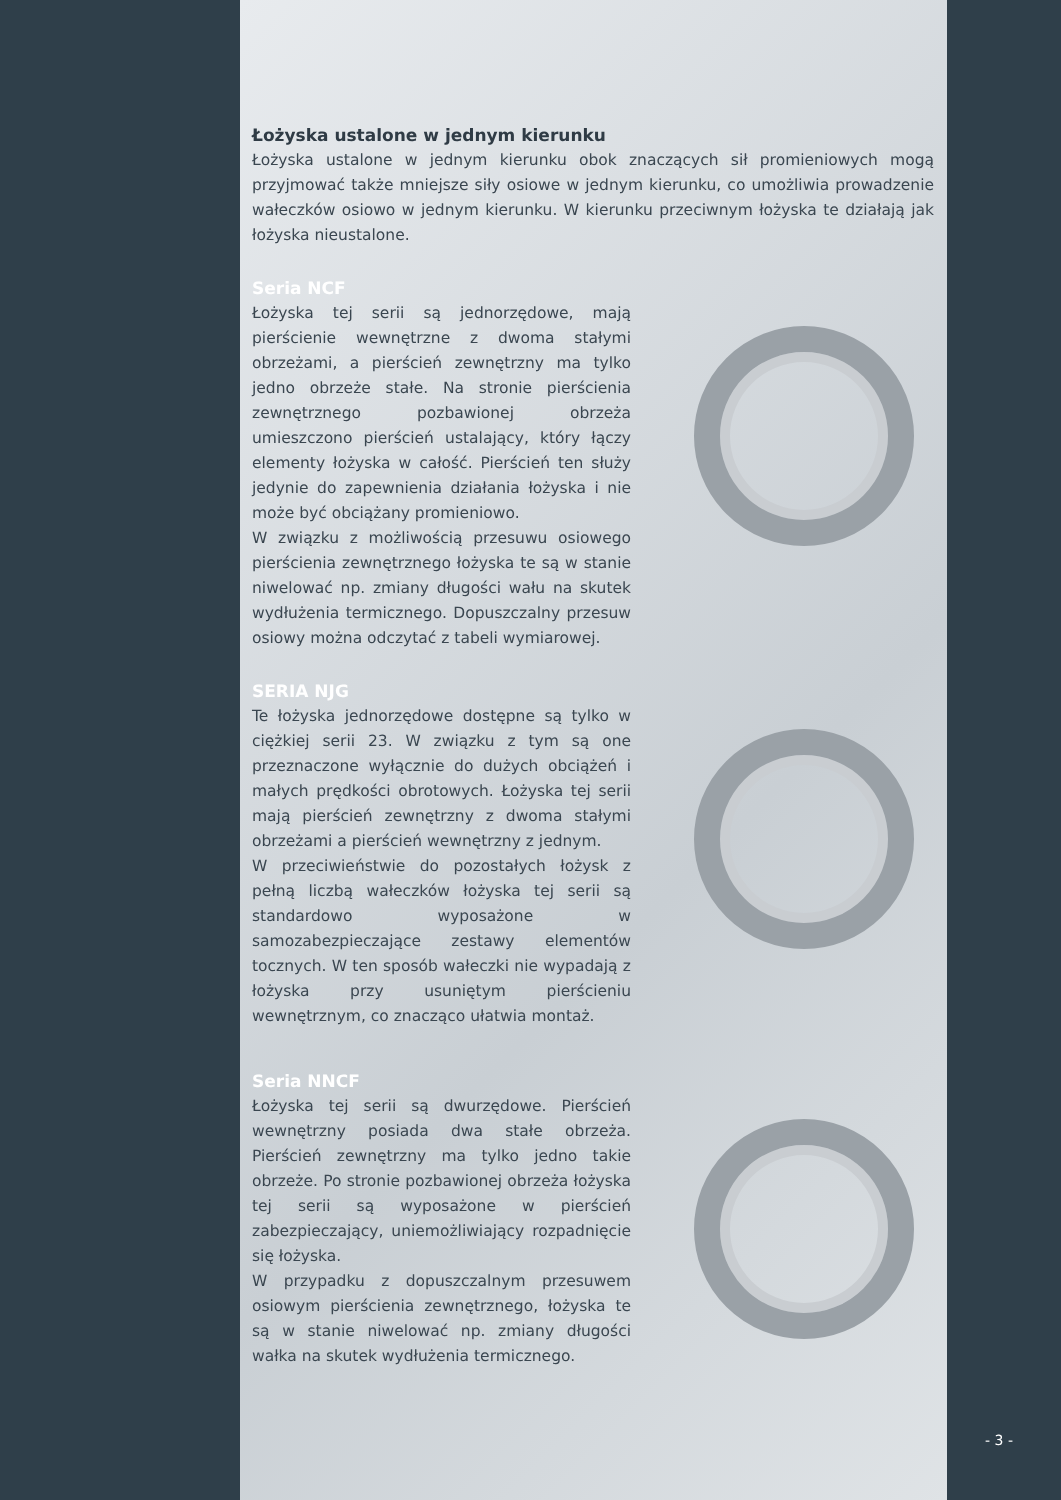Łożyska ustalone w jednym kierunku
Łożyska ustalone w jednym kierunku obok znaczących sił promieniowych mogą przyjmować także mniejsze siły osiowe w jednym kierunku, co umożliwia prowadzenie wałeczków osiowo w jednym kierunku. W kierunku przeciwnym łożyska te działają jak łożyska nieustalone.
Seria NCF
Łożyska tej serii są jednorzędowe, mają pierścienie wewnętrzne z dwoma stałymi obrzeżami, a pierścień zewnętrzny ma tylko jedno obrzeże stałe. Na stronie pierścienia zewnętrznego pozbawionej obrzeża umieszczono pierścień ustalający, który łączy elementy łożyska w całość. Pierścień ten służy jedynie do zapewnienia działania łożyska i nie może być obciążany promieniowo.
W związku z możliwością przesuwu osiowego pierścienia zewnętrznego łożyska te są w stanie niwelować np. zmiany długości wału na skutek wydłużenia termicznego. Dopuszczalny przesuw osiowy można odczytać z tabeli wymiarowej.
SERIA NJG
Te łożyska jednorzędowe dostępne są tylko w ciężkiej serii 23. W związku z tym są one przeznaczone wyłącznie do dużych obciążeń i małych prędkości obrotowych. Łożyska tej serii mają pierścień zewnętrzny z dwoma stałymi obrzeżami a pierścień wewnętrzny z jednym.
W przeciwieństwie do pozostałych łożysk z pełną liczbą wałeczków łożyska tej serii są standardowo wyposażone w samozabezpieczające zestawy elementów tocznych. W ten sposób wałeczki nie wypadają z łożyska przy usuniętym pierścieniu wewnętrznym, co znacząco ułatwia montaż.
Seria NNCF
Łożyska tej serii są dwurzędowe. Pierścień wewnętrzny posiada dwa stałe obrzeża. Pierścień zewnętrzny ma tylko jedno takie obrzeże. Po stronie pozbawionej obrzeża łożyska tej serii są wyposażone w pierścień zabezpieczający, uniemożliwiający rozpadnięcie się łożyska.
W przypadku z dopuszczalnym przesuwem osiowym pierścienia zewnętrznego, łożyska te są w stanie niwelować np. zmiany długości wałka na skutek wydłużenia termicznego.
- 3 -